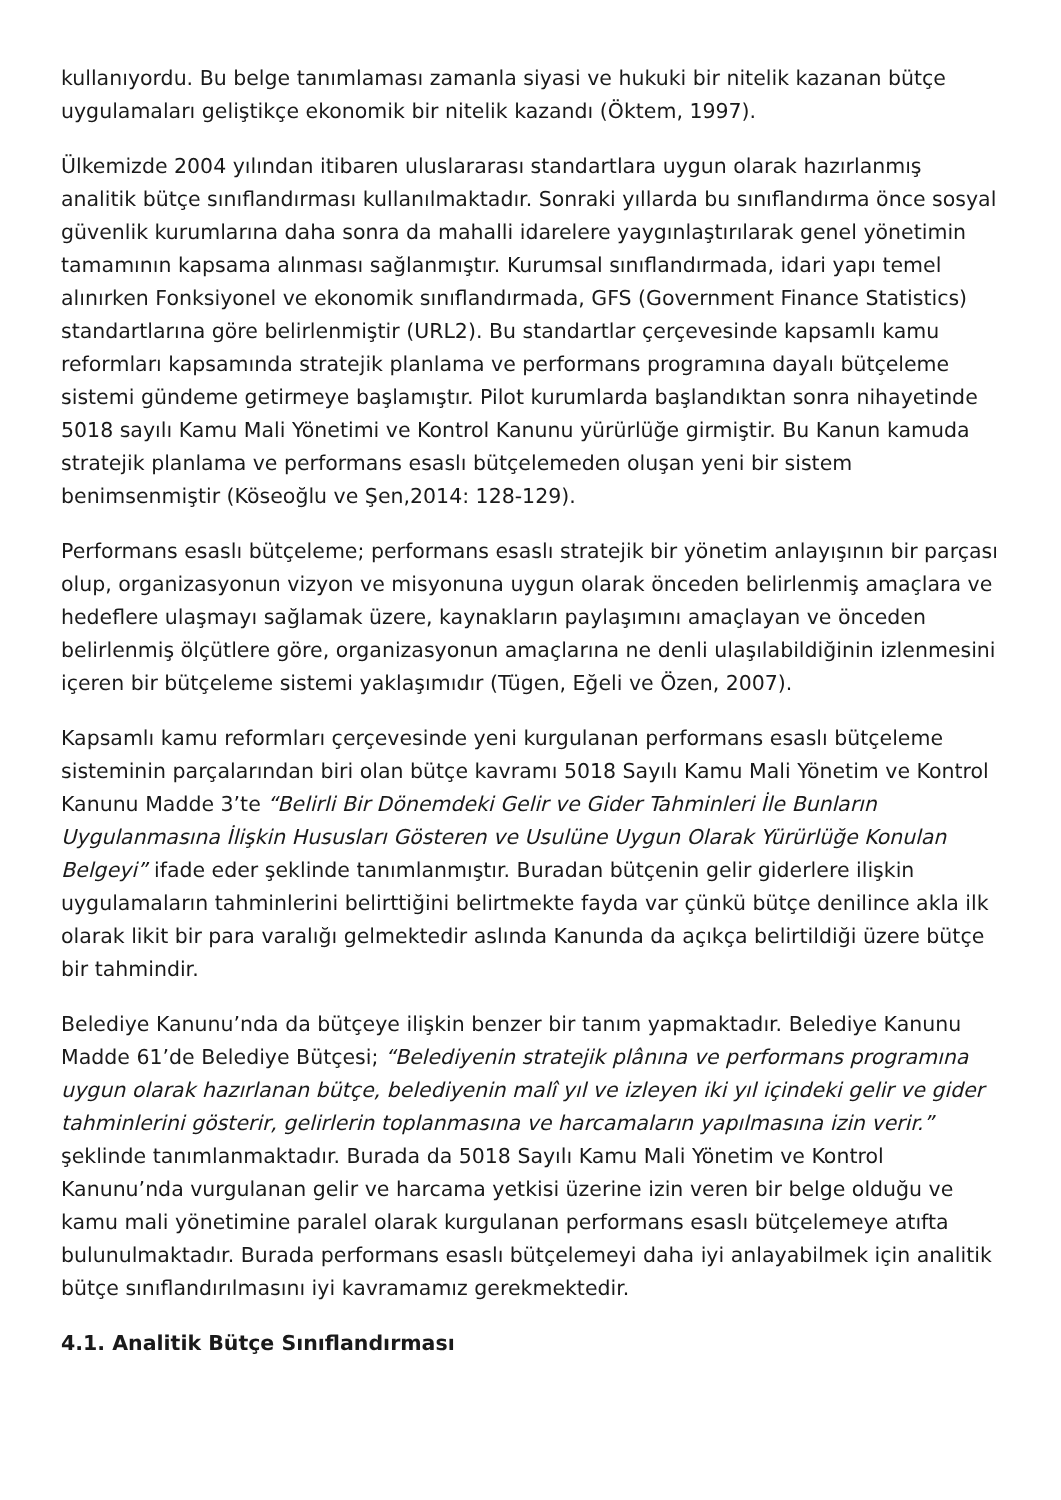kullanıyordu. Bu belge tanımlaması zamanla siyasi ve hukuki bir nitelik kazanan bütçe uygulamaları geliştikçe ekonomik bir nitelik kazandı (Öktem, 1997).
Ülkemizde 2004 yılından itibaren uluslararası standartlara uygun olarak hazırlanmış analitik bütçe sınıflandırması kullanılmaktadır. Sonraki yıllarda bu sınıflandırma önce sosyal güvenlik kurumlarına daha sonra da mahalli idarelere yaygınlaştırılarak genel yönetimin tamamının kapsama alınması sağlanmıştır. Kurumsal sınıflandırmada, idari yapı temel alınırken Fonksiyonel ve ekonomik sınıflandırmada, GFS (Government Finance Statistics) standartlarına göre belirlenmiştir (URL2). Bu standartlar çerçevesinde kapsamlı kamu reformları kapsamında stratejik planlama ve performans programına dayalı bütçeleme sistemi gündeme getirmeye başlamıştır. Pilot kurumlarda başlandıktan sonra nihayetinde 5018 sayılı Kamu Mali Yönetimi ve Kontrol Kanunu yürürlüğe girmiştir. Bu Kanun kamuda stratejik planlama ve performans esaslı bütçelemeden oluşan yeni bir sistem benimsenmiştir (Köseoğlu ve Şen,2014: 128-129).
Performans esaslı bütçeleme; performans esaslı stratejik bir yönetim anlayışının bir parçası olup, organizasyonun vizyon ve misyonuna uygun olarak önceden belirlenmiş amaçlara ve hedeflere ulaşmayı sağlamak üzere, kaynakların paylaşımını amaçlayan ve önceden belirlenmiş ölçütlere göre, organizasyonun amaçlarına ne denli ulaşılabildiğinin izlenmesini içeren bir bütçeleme sistemi yaklaşımıdır (Tügen, Eğeli ve Özen, 2007).
Kapsamlı kamu reformları çerçevesinde yeni kurgulanan performans esaslı bütçeleme sisteminin parçalarından biri olan bütçe kavramı 5018 Sayılı Kamu Mali Yönetim ve Kontrol Kanunu Madde 3’te “Belirli Bir Dönemdeki Gelir ve Gider Tahminleri İle Bunların Uygulanmasına İlişkin Hususları Gösteren ve Usulüne Uygun Olarak Yürürlüğe Konulan Belgeyi” ifade eder şeklinde tanımlanmıştır. Buradan bütçenin gelir giderlere ilişkin uygulamaların tahminlerini belirttiğini belirtmekte fayda var çünkü bütçe denilince akla ilk olarak likit bir para varalığı gelmektedir aslında Kanunda da açıkça belirtildiği üzere bütçe bir tahmindir.
Belediye Kanunu’nda da bütçeye ilişkin benzer bir tanım yapmaktadır. Belediye Kanunu Madde 61’de Belediye Bütçesi; “Belediyenin stratejik plânına ve performans programına uygun olarak hazırlanan bütçe, belediyenin malî yıl ve izleyen iki yıl içindeki gelir ve gider tahminlerini gösterir, gelirlerin toplanmasına ve harcamaların yapılmasına izin verir.” şeklinde tanımlanmaktadır. Burada da 5018 Sayılı Kamu Mali Yönetim ve Kontrol Kanunu’nda vurgulanan gelir ve harcama yetkisi üzerine izin veren bir belge olduğu ve kamu mali yönetimine paralel olarak kurgulanan performans esaslı bütçelemeye atıfta bulunulmaktadır. Burada performans esaslı bütçelemeyi daha iyi anlayabilmek için analitik bütçe sınıflandırılmasını iyi kavramamız gerekmektedir.
4.1. Analitik Bütçe Sınıflandırması